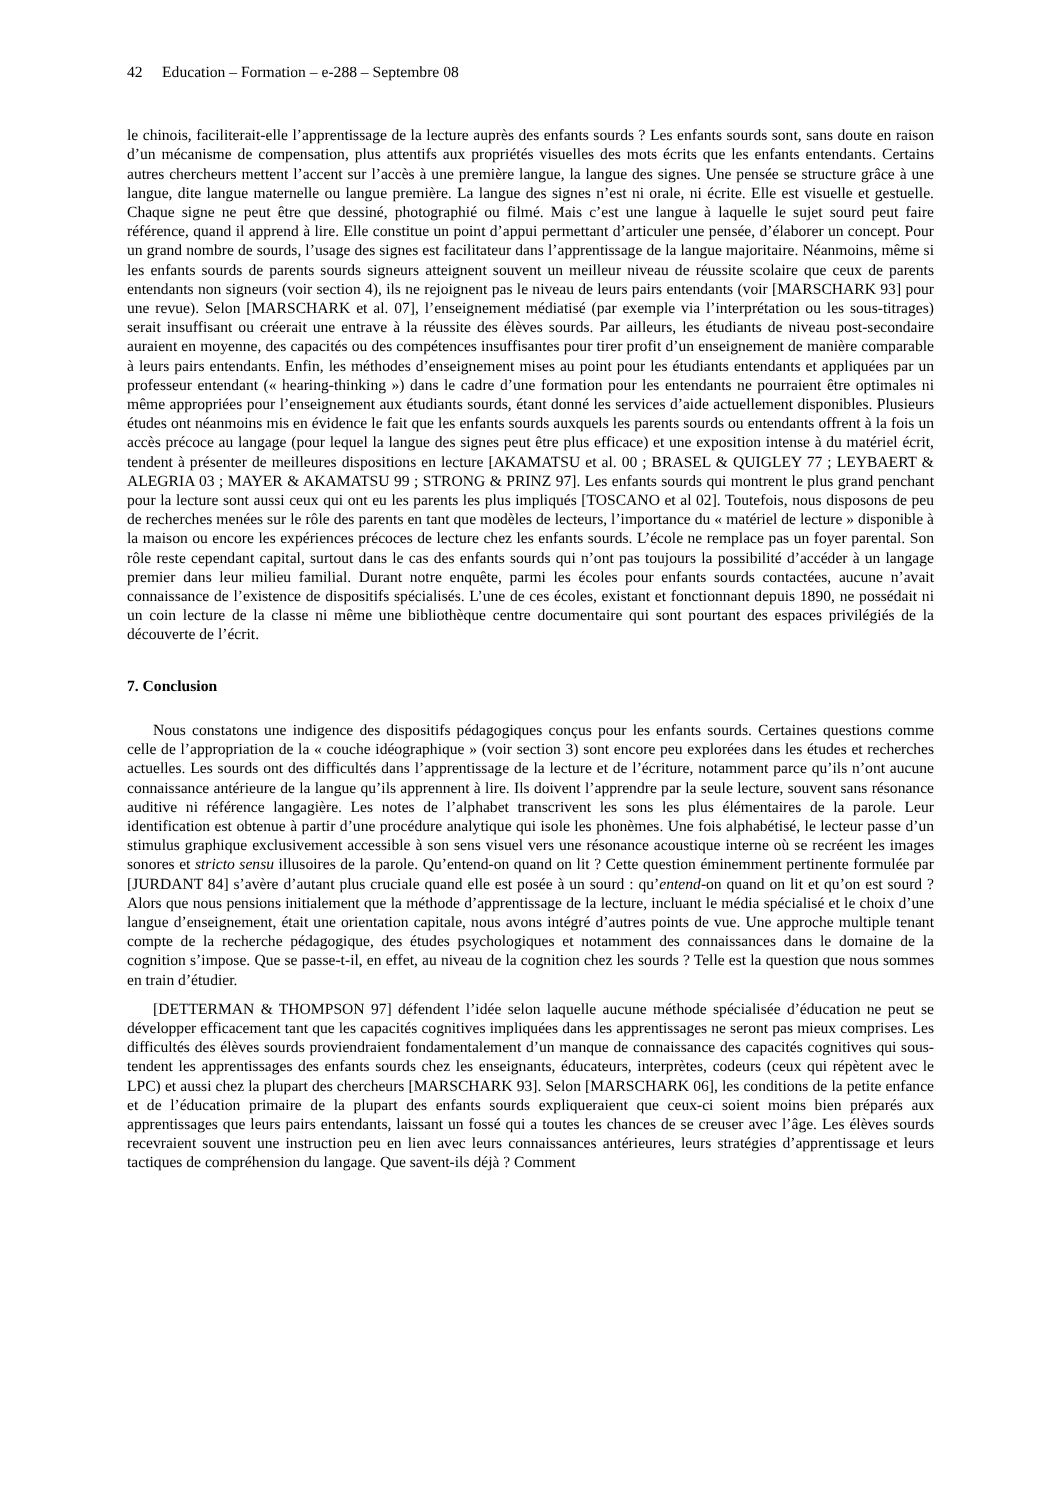42 Education – Formation – e-288 – Septembre 08
le chinois, faciliterait-elle l’apprentissage de la lecture auprès des enfants sourds ? Les enfants sourds sont, sans doute en raison d’un mécanisme de compensation, plus attentifs aux propriétés visuelles des mots écrits que les enfants entendants. Certains autres chercheurs mettent l’accent sur l’accès à une première langue, la langue des signes. Une pensée se structure grâce à une langue, dite langue maternelle ou langue première. La langue des signes n’est ni orale, ni écrite. Elle est visuelle et gestuelle. Chaque signe ne peut être que dessiné, photographié ou filmé. Mais c’est une langue à laquelle le sujet sourd peut faire référence, quand il apprend à lire. Elle constitue un point d’appui permettant d’articuler une pensée, d’élaborer un concept. Pour un grand nombre de sourds, l’usage des signes est facilitateur dans l’apprentissage de la langue majoritaire. Néanmoins, même si les enfants sourds de parents sourds signeurs atteignent souvent un meilleur niveau de réussite scolaire que ceux de parents entendants non signeurs (voir section 4), ils ne rejoignent pas le niveau de leurs pairs entendants (voir [MARSCHARK 93] pour une revue). Selon [MARSCHARK et al. 07], l’enseignement médiatisé (par exemple via l’interprétation ou les sous-titrages) serait insuffisant ou créerait une entrave à la réussite des élèves sourds. Par ailleurs, les étudiants de niveau post-secondaire auraient en moyenne, des capacités ou des compétences insuffisantes pour tirer profit d’un enseignement de manière comparable à leurs pairs entendants. Enfin, les méthodes d’enseignement mises au point pour les étudiants entendants et appliquées par un professeur entendant (« hearing-thinking ») dans le cadre d’une formation pour les entendants ne pourraient être optimales ni même appropriées pour l’enseignement aux étudiants sourds, étant donné les services d’aide actuellement disponibles. Plusieurs études ont néanmoins mis en évidence le fait que les enfants sourds auxquels les parents sourds ou entendants offrent à la fois un accès précoce au langage (pour lequel la langue des signes peut être plus efficace) et une exposition intense à du matériel écrit, tendent à présenter de meilleures dispositions en lecture [AKAMATSU et al. 00 ; BRASEL & QUIGLEY 77 ; LEYBAERT & ALEGRIA 03 ; MAYER & AKAMATSU 99 ; STRONG & PRINZ 97]. Les enfants sourds qui montrent le plus grand penchant pour la lecture sont aussi ceux qui ont eu les parents les plus impliqués [TOSCANO et al 02]. Toutefois, nous disposons de peu de recherches menées sur le rôle des parents en tant que modèles de lecteurs, l’importance du « matériel de lecture » disponible à la maison ou encore les expériences précoces de lecture chez les enfants sourds. L’école ne remplace pas un foyer parental. Son rôle reste cependant capital, surtout dans le cas des enfants sourds qui n’ont pas toujours la possibilité d’accéder à un langage premier dans leur milieu familial. Durant notre enquête, parmi les écoles pour enfants sourds contactées, aucune n’avait connaissance de l’existence de dispositifs spécialisés. L’une de ces écoles, existant et fonctionnant depuis 1890, ne possédait ni un coin lecture de la classe ni même une bibliothèque centre documentaire qui sont pourtant des espaces privilégiés de la découverte de l’écrit.
7. Conclusion
Nous constatons une indigence des dispositifs pédagogiques conçus pour les enfants sourds. Certaines questions comme celle de l’appropriation de la « couche idéographique » (voir section 3) sont encore peu explorées dans les études et recherches actuelles. Les sourds ont des difficultés dans l’apprentissage de la lecture et de l’écriture, notamment parce qu’ils n’ont aucune connaissance antérieure de la langue qu’ils apprennent à lire. Ils doivent l’apprendre par la seule lecture, souvent sans résonance auditive ni référence langagière. Les notes de l’alphabet transcrivent les sons les plus élémentaires de la parole. Leur identification est obtenue à partir d’une procédure analytique qui isole les phonèmes. Une fois alphabétisé, le lecteur passe d’un stimulus graphique exclusivement accessible à son sens visuel vers une résonance acoustique interne où se recréent les images sonores et stricto sensu illusoires de la parole. Qu’entend-on quand on lit ? Cette question éminemment pertinente formulée par [JURDANT 84] s’avère d’autant plus cruciale quand elle est posée à un sourd : qu’entend-on quand on lit et qu’on est sourd ? Alors que nous pensions initialement que la méthode d’apprentissage de la lecture, incluant le média spécialisé et le choix d’une langue d’enseignement, était une orientation capitale, nous avons intégré d’autres points de vue. Une approche multiple tenant compte de la recherche pédagogique, des études psychologiques et notamment des connaissances dans le domaine de la cognition s’impose. Que se passe-t-il, en effet, au niveau de la cognition chez les sourds ? Telle est la question que nous sommes en train d’étudier.
[DETTERMAN & THOMPSON 97] défendent l’idée selon laquelle aucune méthode spécialisée d’éducation ne peut se développer efficacement tant que les capacités cognitives impliquées dans les apprentissages ne seront pas mieux comprises. Les difficultés des élèves sourds proviendraient fondamentalement d’un manque de connaissance des capacités cognitives qui sous-tendent les apprentissages des enfants sourds chez les enseignants, éducateurs, interprètes, codeurs (ceux qui répètent avec le LPC) et aussi chez la plupart des chercheurs [MARSCHARK 93]. Selon [MARSCHARK 06], les conditions de la petite enfance et de l’éducation primaire de la plupart des enfants sourds expliqueraient que ceux-ci soient moins bien préparés aux apprentissages que leurs pairs entendants, laissant un fossé qui a toutes les chances de se creuser avec l’âge. Les élèves sourds recevraient souvent une instruction peu en lien avec leurs connaissances antérieures, leurs stratégies d’apprentissage et leurs tactiques de compréhension du langage. Que savent-ils déjà ? Comment